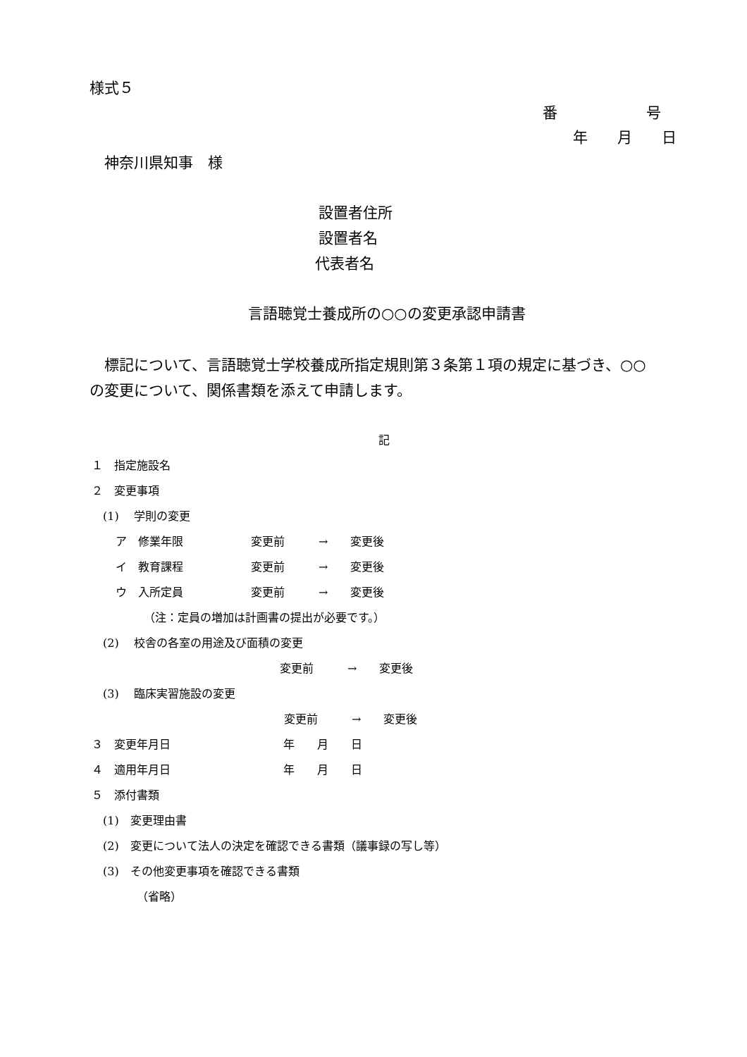様式５
番　　　　　　号
年　　月　　日
神奈川県知事　様
設置者住所
設置者名
代表者名
言語聴覚士養成所の○○の変更承認申請書
　標記について、言語聴覚士学校養成所指定規則第３条第１項の規定に基づき、○○
の変更について、関係書類を添えて申請します。
記
１　指定施設名
２　変更事項
(1)　 学則の変更
ア　修業年限　　　　　　変更前　　　→　　変更後
イ　教育課程　　　　　　変更前　　　→　　変更後
ウ　入所定員　　　　　　変更前　　　→　　変更後
（注：定員の増加は計画書の提出が必要です。）
(2)　 校舎の各室の用途及び面積の変更
変更前　　　→　　変更後
(3)　 臨床実習施設の変更
変更前　　　→　　変更後
３　変更年月日　　　　　　　　　　年　　月　　日
４　適用年月日　　　　　　　　　　年　　月　　日
５　添付書類
(1)　変更理由書
(2)　変更について法人の決定を確認できる書類（議事録の写し等）
(3)　その他変更事項を確認できる書類
（省略）